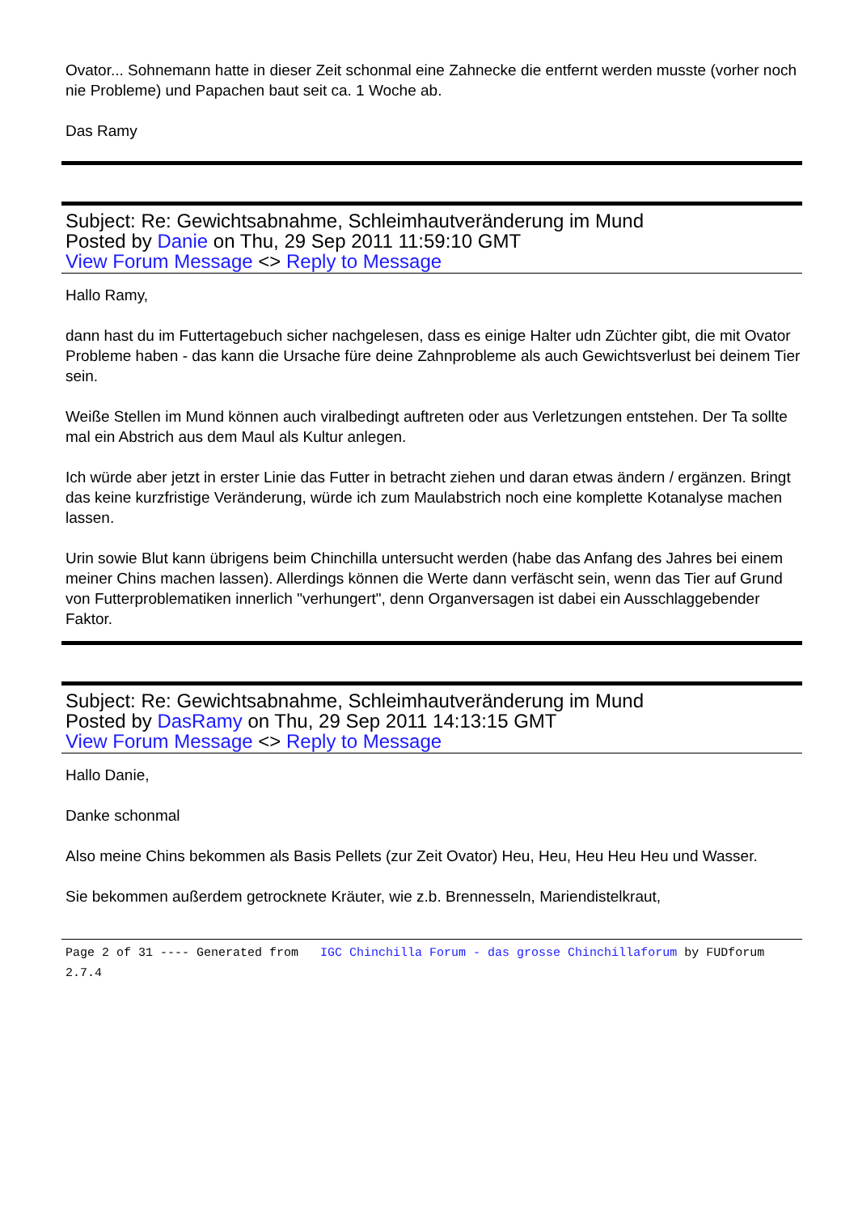Ovator... Sohnemann hatte in dieser Zeit schonmal eine Zahnecke die entfernt werden musste (vorher noch nie Probleme) und Papachen baut seit ca. 1 Woche ab.
Das Ramy
Subject: Re: Gewichtsabnahme, Schleimhautveränderung im Mund
Posted by Danie on Thu, 29 Sep 2011 11:59:10 GMT
View Forum Message <> Reply to Message
Hallo Ramy,
dann hast du im Futtertagebuch sicher nachgelesen, dass es einige Halter udn Züchter gibt, die mit Ovator Probleme haben - das kann die Ursache füre deine Zahnprobleme als auch Gewichtsverlust bei deinem Tier sein.
Weiße Stellen im Mund können auch viralbedingt auftreten oder aus Verletzungen entstehen. Der Ta sollte mal ein Abstrich aus dem Maul als Kultur anlegen.
Ich würde aber jetzt in erster Linie das Futter in betracht ziehen und daran etwas ändern / ergänzen. Bringt das keine kurzfristige Veränderung, würde ich zum Maulabstrich noch eine komplette Kotanalyse machen lassen.
Urin sowie Blut kann übrigens beim Chinchilla untersucht werden (habe das Anfang des Jahres bei einem meiner Chins machen lassen). Allerdings können die Werte dann verfäscht sein, wenn das Tier auf Grund von Futterproblematiken innerlich "verhungert", denn Organversagen ist dabei ein Ausschlaggebender Faktor.
Subject: Re: Gewichtsabnahme, Schleimhautveränderung im Mund
Posted by DasRamy on Thu, 29 Sep 2011 14:13:15 GMT
View Forum Message <> Reply to Message
Hallo Danie,
Danke schonmal
Also meine Chins bekommen als Basis Pellets (zur Zeit Ovator) Heu, Heu, Heu Heu Heu und Wasser.
Sie bekommen außerdem getrocknete Kräuter, wie z.b. Brennesseln, Mariendistelkraut,
Page 2 of 31 ---- Generated from IGC Chinchilla Forum - das grosse Chinchillaforum by FUDforum 2.7.4